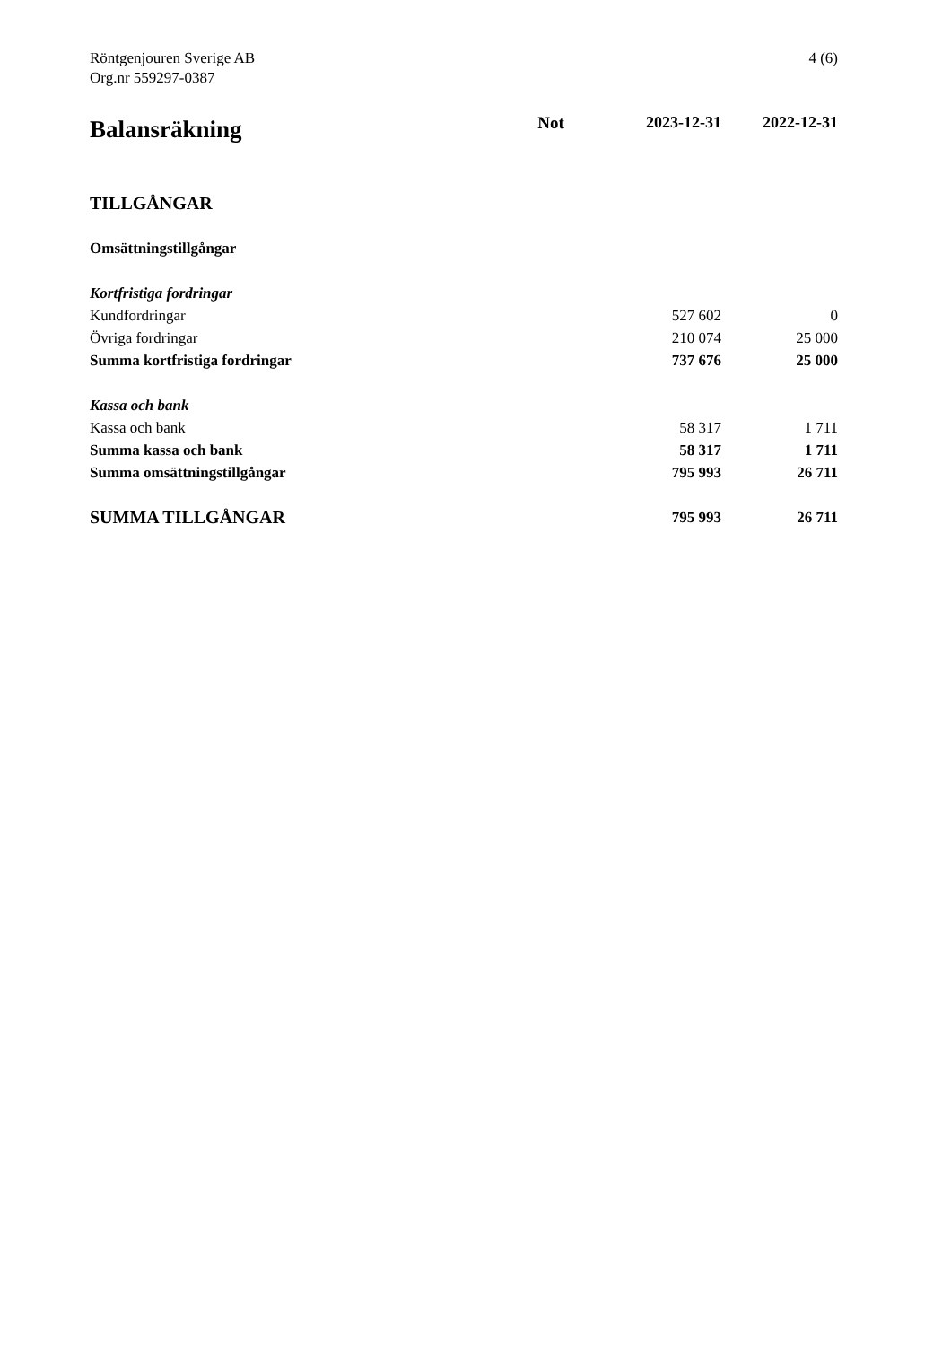Röntgenjouren Sverige AB
Org.nr 559297-0387
4 (6)
| Balansräkning | Not | 2023-12-31 | 2022-12-31 |
| --- | --- | --- | --- |
| TILLGÅNGAR | | | |
| Omsättningstillgångar | | | |
| Kortfristiga fordringar | | | |
| Kundfordringar | | 527 602 | 0 |
| Övriga fordringar | | 210 074 | 25 000 |
| Summa kortfristiga fordringar | | 737 676 | 25 000 |
| Kassa och bank | | | |
| Kassa och bank | | 58 317 | 1 711 |
| Summa kassa och bank | | 58 317 | 1 711 |
| Summa omsättningstillgångar | | 795 993 | 26 711 |
| SUMMA TILLGÅNGAR | | 795 993 | 26 711 |